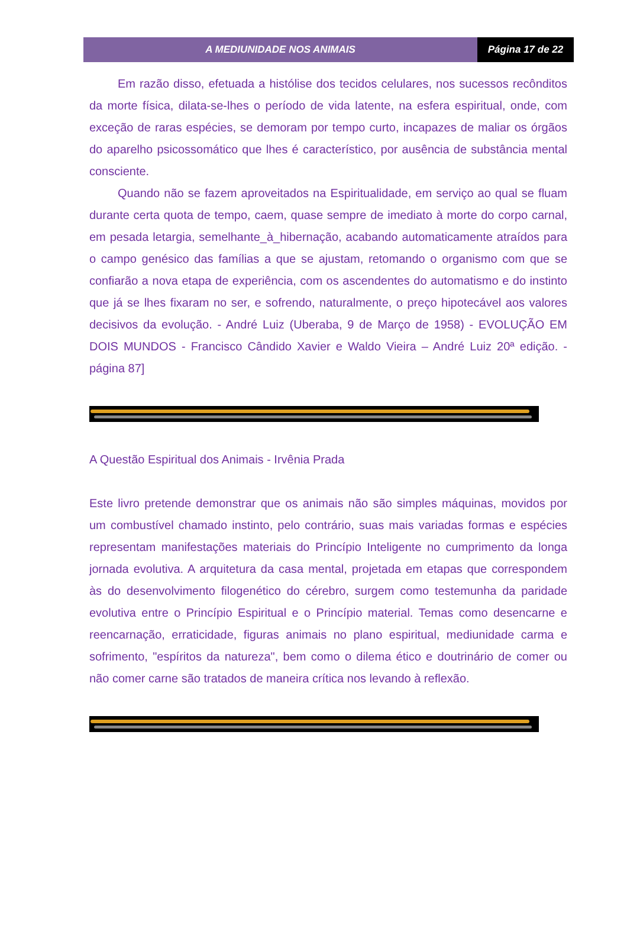A MEDIUNIDADE NOS ANIMAIS Página 17 de 22
Em razão disso, efetuada a histólise dos tecidos celulares, nos sucessos recônditos da morte física, dilata-se-lhes o período de vida latente, na esfera espiritual, onde, com exceção de raras espécies, se demoram por tempo curto, incapazes de maliar os órgãos do aparelho psicossomático que lhes é característico, por ausência de substância mental consciente.
Quando não se fazem aproveitados na Espiritualidade, em serviço ao qual se fluam durante certa quota de tempo, caem, quase sempre de imediato à morte do corpo carnal, em pesada letargia, semelhante_à_hibernação, acabando automaticamente atraídos para o campo genésico das famílias a que se ajustam, retomando o organismo com que se confiarão a nova etapa de experiência, com os ascendentes do automatismo e do instinto que já se lhes fixaram no ser, e sofrendo, naturalmente, o preço hipotecável aos valores decisivos da evolução. - André Luiz (Uberaba, 9 de Março de 1958) - EVOLUÇÃO EM DOIS MUNDOS - Francisco Cândido Xavier e Waldo Vieira – André Luiz 20ª edição. - página 87]
A Questão Espiritual dos Animais - Irvênia Prada
Este livro pretende demonstrar que os animais não são simples máquinas, movidos por um combustível chamado instinto, pelo contrário, suas mais variadas formas e espécies representam manifestações materiais do Princípio Inteligente no cumprimento da longa jornada evolutiva. A arquitetura da casa mental, projetada em etapas que correspondem às do desenvolvimento filogenético do cérebro, surgem como testemunha da paridade evolutiva entre o Princípio Espiritual e o Princípio material. Temas como desencarne e reencarnação, erraticidade, figuras animais no plano espiritual, mediunidade carma e sofrimento, "espíritos da natureza", bem como o dilema ético e doutrinário de comer ou não comer carne são tratados de maneira crítica nos levando à reflexão.